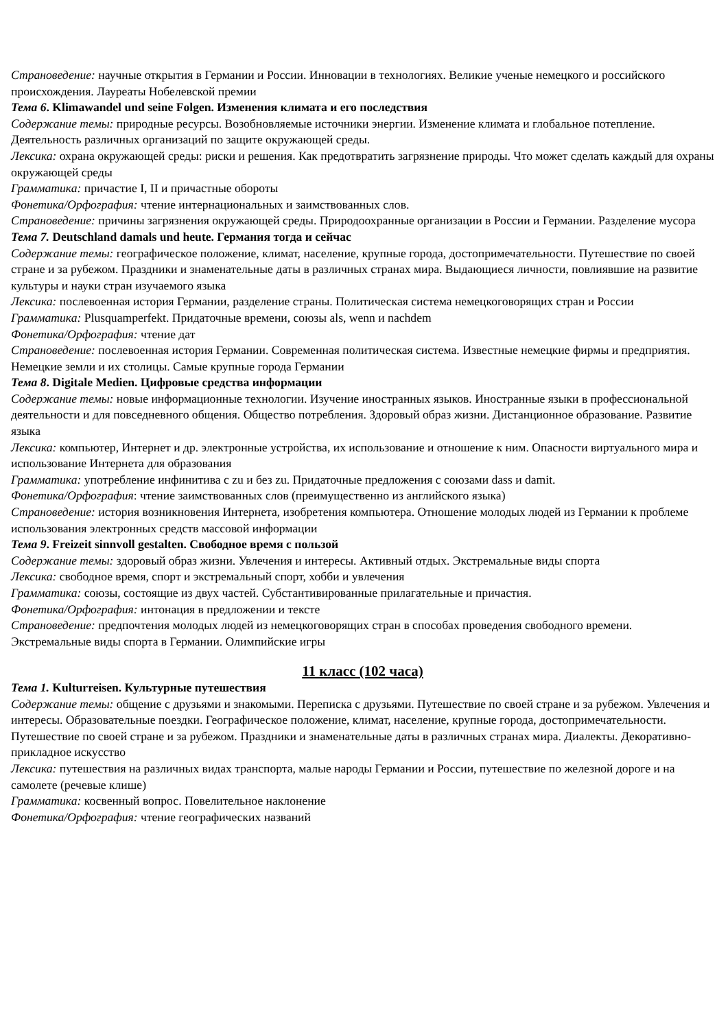Страноведение: научные открытия в Германии и России. Инновации в технологиях. Великие ученые немецкого и российского происхождения. Лауреаты Нобелевской премии
Тема 6. Klimawandel und seine Folgen. Изменения климата и его последствия
Содержание темы: природные ресурсы. Возобновляемые источники энергии. Изменение климата и глобальное потепление. Деятельность различных организаций по защите окружающей среды.
Лексика: охрана окружающей среды: риски и решения. Как предотвратить загрязнение природы. Что может сделать каждый для охраны окружающей среды
Грамматика: причастие I, II и причастные обороты
Фонетика/Орфография: чтение интернациональных и заимствованных слов.
Страноведение: причины загрязнения окружающей среды. Природоохранные организации в России и Германии. Разделение мусора
Тема 7. Deutschland damals und heute. Германия тогда и сейчас
Содержание темы: географическое положение, климат, население, крупные города, достопримечательности. Путешествие по своей стране и за рубежом. Праздники и знаменательные даты в различных странах мира. Выдающиеся личности, повлиявшие на развитие культуры и науки стран изучаемого языка
Лексика: послевоенная история Германии, разделение страны. Политическая система немецкоговорящих стран и России
Грамматика: Plusquamperfekt. Придаточные времени, союзы als, wenn и nachdem
Фонетика/Орфография: чтение дат
Страноведение: послевоенная история Германии. Современная политическая система. Известные немецкие фирмы и предприятия. Немецкие земли и их столицы. Самые крупные города Германии
Тема 8. Digitale Medien. Цифровые средства информации
Содержание темы: новые информационные технологии. Изучение иностранных языков. Иностранные языки в профессиональной деятельности и для повседневного общения. Общество потребления. Здоровый образ жизни. Дистанционное образование. Развитие языка
Лексика: компьютер, Интернет и др. электронные устройства, их использование и отношение к ним. Опасности виртуального мира и использование Интернета для образования
Грамматика: употребление инфинитива с zu и без zu. Придаточные предложения с союзами dass и damit.
Фонетика/Орфография: чтение заимствованных слов (преимущественно из английского языка)
Страноведение: история возникновения Интернета, изобретения компьютера. Отношение молодых людей из Германии к проблеме использования электронных средств массовой информации
Тема 9. Freizeit sinnvoll gestalten. Свободное время с пользой
Содержание темы: здоровый образ жизни. Увлечения и интересы. Активный отдых. Экстремальные виды спорта
Лексика: свободное время, спорт и экстремальный спорт, хобби и увлечения
Грамматика: союзы, состоящие из двух частей. Субстантивированные прилагательные и причастия.
Фонетика/Орфография: интонация в предложении и тексте
Страноведение: предпочтения молодых людей из немецкоговорящих стран в способах проведения свободного времени. Экстремальные виды спорта в Германии. Олимпийские игры
11 класс (102 часа)
Тема 1. Kulturreisen. Культурные путешествия
Содержание темы: общение с друзьями и знакомыми. Переписка с друзьями. Путешествие по своей стране и за рубежом. Увлечения и интересы. Образовательные поездки. Географическое положение, климат, население, крупные города, достопримечательности. Путешествие по своей стране и за рубежом. Праздники и знаменательные даты в различных странах мира. Диалекты. Декоративно-прикладное искусство
Лексика: путешествия на различных видах транспорта, малые народы Германии и России, путешествие по железной дороге и на самолете (речевые клише)
Грамматика: косвенный вопрос. Повелительное наклонение
Фонетика/Орфография: чтение географических названий